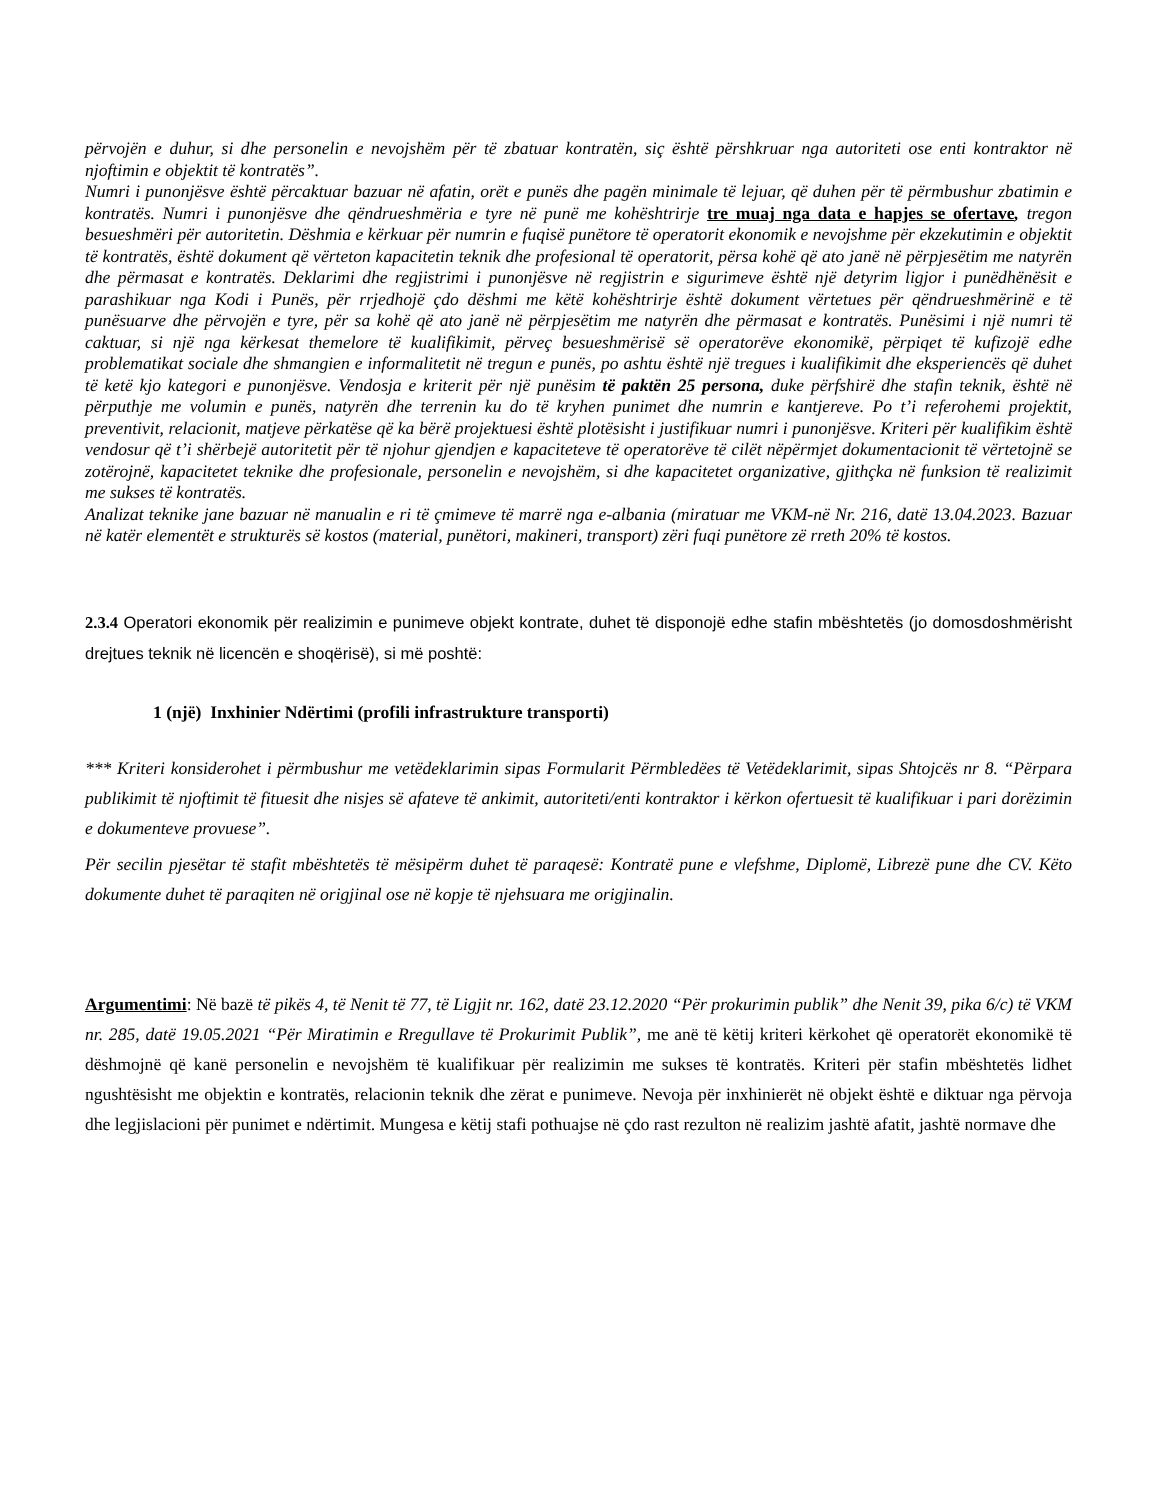përvojën e duhur, si dhe personelin e nevojshëm për të zbatuar kontratën, siç është përshkruar nga autoriteti ose enti kontraktor në njoftimin e objektit të kontratës”.
Numri i punonjësve është përcaktuar bazuar në afatin, orët e punës dhe pagën minimale të lejuar, që duhen për të përmbushur zbatimin e kontratës. Numri i punonjësve dhe qëndrueshmëria e tyre në punë me kohështrirje tre muaj nga data e hapjes se ofertave, tregon besueshmëri për autoritetin. Dëshmia e kërkuar për numrin e fuqisë punëtore të operatorit ekonomik e nevojshme për ekzekutimin e objektit të kontratës, është dokument që vërteton kapacitetin teknik dhe profesional të operatorit, përsa kohë që ato janë në përpjesëtim me natyrën dhe përmasat e kontratës. Deklarimi dhe regjistrimi i punonjësve në regjistrin e sigurimeve është një detyrim ligjor i punëdhënësit e parashikuar nga Kodi i Punës, për rrjedhojë çdo dëshmi me këtë kohështrirje është dokument vërtetues për qëndrueshmërinë e të punësuarve dhe përvojën e tyre, për sa kohë që ato janë në përpjesëtim me natyrën dhe përmasat e kontratës. Punësimi i një numri të caktuar, si një nga kërkesat themelore të kualifikimit, përveç besueshmërisë së operatorëve ekonomikë, përpiqet të kufizojë edhe problematikat sociale dhe shmangien e informalitetit në tregun e punës, po ashtu është një tregues i kualifikimit dhe eksperiencës që duhet të ketë kjo kategori e punonjësve. Vendosja e kriterit për një punësim të paktën 25 persona, duke përfshirë dhe stafin teknik, është në përputhje me volumin e punës, natyrën dhe terrenin ku do të kryhen punimet dhe numrin e kantjereve. Po t’i referohemi projektit, preventivit, relacionit, matjeve përkatëse që ka bërë projektuesi është plotësisht i justifikuar numri i punonjësve. Kriteri për kualifikim është vendosur që t’i shërbejë autoritetit për të njohur gjendjen e kapaciteteve të operatorëve të cilët nëpërmjet dokumentacionit të vërtetojnë se zotërojnë, kapacitetet teknike dhe profesionale, personelin e nevojshëm, si dhe kapacitetet organizative, gjithçka në funksion të realizimit me sukses të kontratës.
Analizat teknike jane bazuar në manualin e ri të çmimeve të marrë nga e-albania (miratuar me VKM-në Nr. 216, datë 13.04.2023. Bazuar në katër elementët e strukturës së kostos (material, punëtori, makineri, transport) zëri fuqi punëtore zë rreth 20% të kostos.
2.3.4 Operatori ekonomik për realizimin e punimeve objekt kontrate, duhet të disponojë edhe stafin mbështetës (jo domosdoshmërisht drejtues teknik në licencën e shoqërisë), si më poshtë:
1 (një) Inxhinier Ndërtimi (profili infrastrukture transporti)
*** Kriteri konsiderohet i përmbushur me vetëdeklarimin sipas Formularit Përmbledëes të Vetëdeklarimit, sipas Shtojcës nr 8. “Përpara publikimit të njoftimit të fituesit dhe nisjes së afateve të ankimit, autoriteti/enti kontraktor i kërkon ofertuesit të kualifikuar i pari dorëzimin e dokumenteve provuese”.
Për secilin pjesëtar të stafit mbështetës të mësipërm duhet të paraqesë: Kontratë pune e vlefshme, Diplomë, Librezë pune dhe CV. Këto dokumente duhet të paraqiten në origjinal ose në kopje të njehsuara me origjinalin.
Argumentimi: Në bazë të pikës 4, të Nenit të 77, të Ligjit nr. 162, datë 23.12.2020 “Për prokurimin publik” dhe Nenit 39, pika 6/c) të VKM nr. 285, datë 19.05.2021 “Për Miratimin e Rregullave të Prokurimit Publik”, me anë të këtij kriteri kërkohet që operatorët ekonomikë të dëshmojnë që kanë personelin e nevojshëm të kualifikuar për realizimin me sukses të kontratës. Kriteri për stafin mbështetës lidhet ngushtësisht me objektin e kontratës, relacionin teknik dhe zërat e punimeve. Nevoja për inxhinierët në objekt është e diktuar nga përvoja dhe legjislacioni për punimet e ndërtimit. Mungesa e këtij stafi pothuajse në çdo rast rezulton në realizim jashtë afatit, jashtë normave dhe